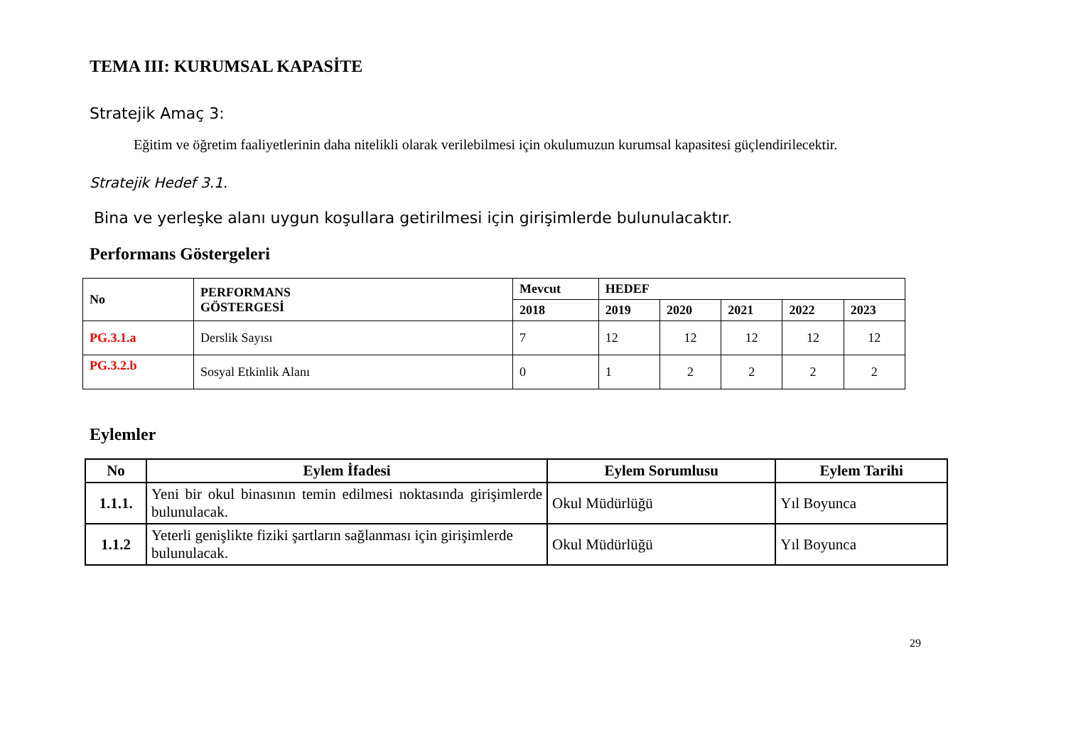TEMA III: KURUMSAL KAPASİTE
Stratejik Amaç 3:
Eğitim ve öğretim faaliyetlerinin daha nitelikli olarak verilebilmesi için okulumuzun kurumsal kapasitesi güçlendirilecektir.
Stratejik Hedef 3.1.
Bina ve yerleşke alanı uygun koşullara getirilmesi için girişimlerde bulunulacaktır.
Performans Göstergeleri
| No | PERFORMANS GÖSTERGESİ | Mevcut | HEDEF | | | | |
| --- | --- | --- | --- | --- | --- | --- | --- |
| | | 2018 | 2019 | 2020 | 2021 | 2022 | 2023 |
| PG.3.1.a | Derslik Sayısı | 7 | 12 | 12 | 12 | 12 | 12 |
| PG.3.2.b | Sosyal Etkinlik Alanı | 0 | 1 | 2 | 2 | 2 | 2 |
Eylemler
| No | Eylem İfadesi | Eylem Sorumlusu | Eylem Tarihi |
| --- | --- | --- | --- |
| 1.1.1. | Yeni bir okul binasının temin edilmesi noktasında girişimlerde bulunulacak. | Okul Müdürlüğü | Yıl Boyunca |
| 1.1.2 | Yeterli genişlikte fiziki şartların sağlanması için girişimlerde bulunulacak. | Okul Müdürlüğü | Yıl Boyunca |
29